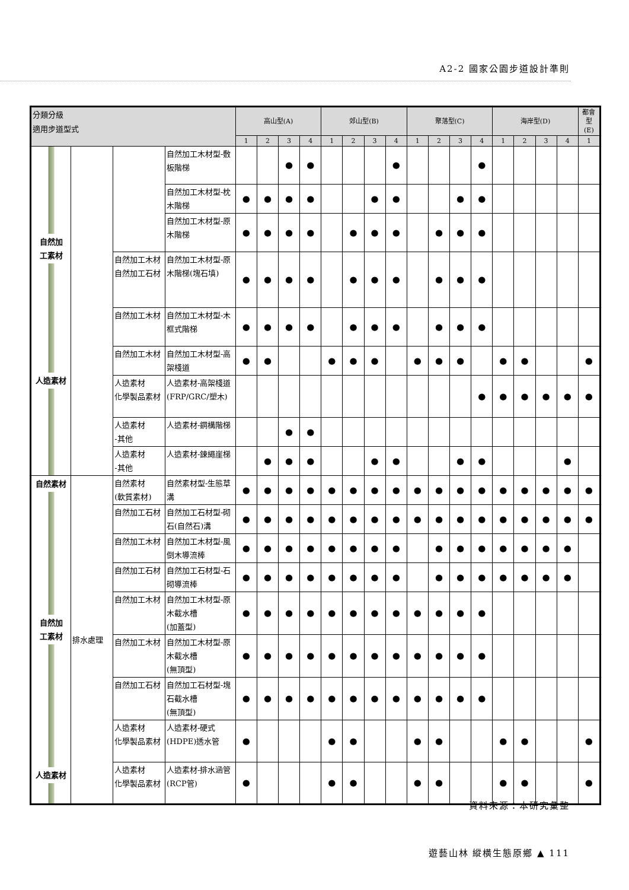A2-2 國家公園步道設計準則
| 分類分級 適用步道型式 | | | | 高山型(A) | | | | 郊山型(B) | | | | 聚落型(C) | | | | 海岸型(D) | | | | 都會型 (E) |
| --- | --- | --- | --- | --- | --- | --- | --- | --- | --- | --- | --- | --- | --- | --- | --- | --- | --- | --- | --- | --- |
| | | | | 1 | 2 | 3 | 4 | 1 | 2 | 3 | 4 | 1 | 2 | 3 | 4 | 1 | 2 | 3 | 4 | 1 |
| 自然加 工素材 人造素材 | | | 自然加工木材型-敷板階梯 | | | ● | ● | | | | ● | | | | ● | | | | | |
| | | | 自然加工木材型-枕木階梯 | ● | ● | ● | ● | | | ● | ● | | | ● | ● | | | | | |
| | | | 自然加工木材型-原木階梯 | ● | ● | ● | ● | | ● | ● | ● | | ● | ● | ● | | | | | |
| | | 自然加工木材 自然加工石材 | 自然加工木材型-原木階梯(塊石填) | ● | ● | ● | ● | | ● | ● | ● | | ● | ● | ● | | | | | |
| | | 自然加工木材 | 自然加工木材型-木框式階梯 | ● | ● | ● | ● | | ● | ● | ● | | ● | ● | ● | | | | | |
| | | 自然加工木材 | 自然加工木材型-高架棧道 | ● | ● | | | ● | ● | ● | | ● | ● | ● | | ● | ● | | | ● |
| | | 人造素材 化學製品素材 | 人造素材-高架棧道(FRP/GRC/塑木) | | | | | | | | | | | | ● | ● | ● | ● | ● | ● |
| | | 人造素材 -其他 | 人造素材-鋼構階梯 | | | ● | ● | | | | | | | | | | | | | |
| | | 人造素材 -其他 | 人造素材-鍊繩崖梯 | | ● | ● | ● | | | ● | ● | | | ● | ● | | | | ● | |
| 自然素材 自然加 工素材 人造素材 | 排水處理 | 自然素材 (軟質素材) | 自然素材型-生態草溝 | ● | ● | ● | ● | ● | ● | ● | ● | ● | ● | ● | ● | ● | ● | ● | ● | ● |
| | | 自然加工石材 | 自然加工石材型-砌石(自然石)溝 | ● | ● | ● | ● | ● | ● | ● | ● | ● | ● | ● | ● | ● | ● | ● | ● | ● |
| | | 自然加工木材 | 自然加工木材型-風倒木導流棒 | ● | ● | ● | ● | ● | ● | ● | ● | | ● | ● | ● | ● | ● | ● | ● | |
| | | 自然加工石材 | 自然加工石材型-石砌導流棒 | ● | ● | ● | ● | ● | ● | ● | ● | | ● | ● | ● | ● | ● | ● | ● | |
| | | 自然加工木材 | 自然加工木材型-原木截水槽 (加蓋型) | ● | ● | ● | ● | ● | ● | ● | ● | ● | ● | ● | ● | | | | | |
| | | 自然加工木材 | 自然加工木材型-原木截水槽 (無頂型) | ● | ● | ● | ● | ● | ● | ● | ● | ● | ● | ● | ● | | | | | |
| | | 自然加工石材 | 自然加工石材型-塊石截水槽 (無頂型) | ● | ● | ● | ● | ● | ● | ● | ● | ● | ● | ● | ● | | | | | |
| | | 人造素材 化學製品素材 | 人造素材-硬式(HDPE)透水管 | ● | | | | ● | ● | | | ● | ● | | | ● | ● | | | ● |
| | | 人造素材 化學製品素材 | 人造素材-排水涵管(RCP管) | ● | | | | ● | ● | | | ● | ● | | | ● | ● | | | ● |
資料來源：本研究彙整
遊藝山林 縱橫生態原鄉 ▲ 111